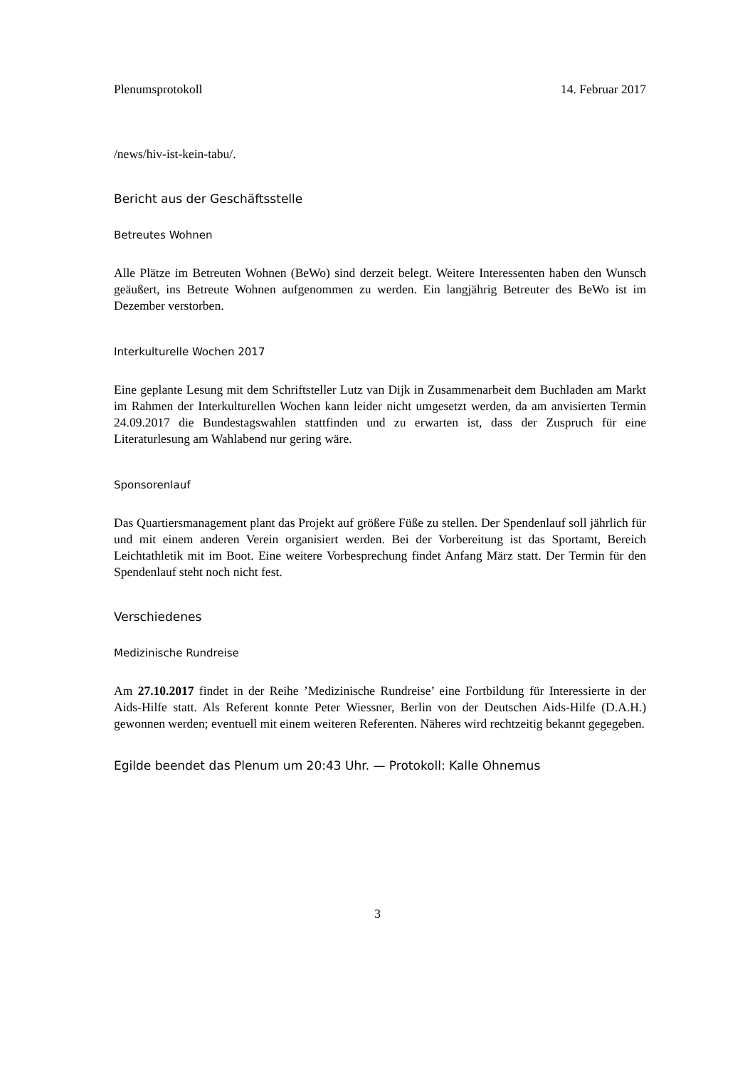Plenumsprotokoll 14. Februar 2017
/news/hiv-ist-kein-tabu/.
Bericht aus der Geschäftsstelle
Betreutes Wohnen
Alle Plätze im Betreuten Wohnen (BeWo) sind derzeit belegt. Weitere Interessenten haben den Wunsch geäußert, ins Betreute Wohnen aufgenommen zu werden. Ein langjährig Betreuter des BeWo ist im Dezember verstorben.
Interkulturelle Wochen 2017
Eine geplante Lesung mit dem Schriftsteller Lutz van Dijk in Zusammenarbeit dem Buchladen am Markt im Rahmen der Interkulturellen Wochen kann leider nicht umgesetzt werden, da am anvisierten Termin 24.09.2017 die Bundestagswahlen stattfinden und zu erwarten ist, dass der Zuspruch für eine Literaturlesung am Wahlabend nur gering wäre.
Sponsorenlauf
Das Quartiersmanagement plant das Projekt auf größere Füße zu stellen. Der Spendenlauf soll jährlich für und mit einem anderen Verein organisiert werden. Bei der Vorbereitung ist das Sportamt, Bereich Leichtathletik mit im Boot. Eine weitere Vorbesprechung findet Anfang März statt. Der Termin für den Spendenlauf steht noch nicht fest.
Verschiedenes
Medizinische Rundreise
Am 27.10.2017 findet in der Reihe ’Medizinische Rundreise’ eine Fortbildung für Interessierte in der Aids-Hilfe statt. Als Referent konnte Peter Wiessner, Berlin von der Deutschen Aids-Hilfe (D.A.H.) gewonnen werden; eventuell mit einem weiteren Referenten. Näheres wird rechtzeitig bekannt gegegeben.
Egilde beendet das Plenum um 20:43 Uhr. — Protokoll: Kalle Ohnemus
3